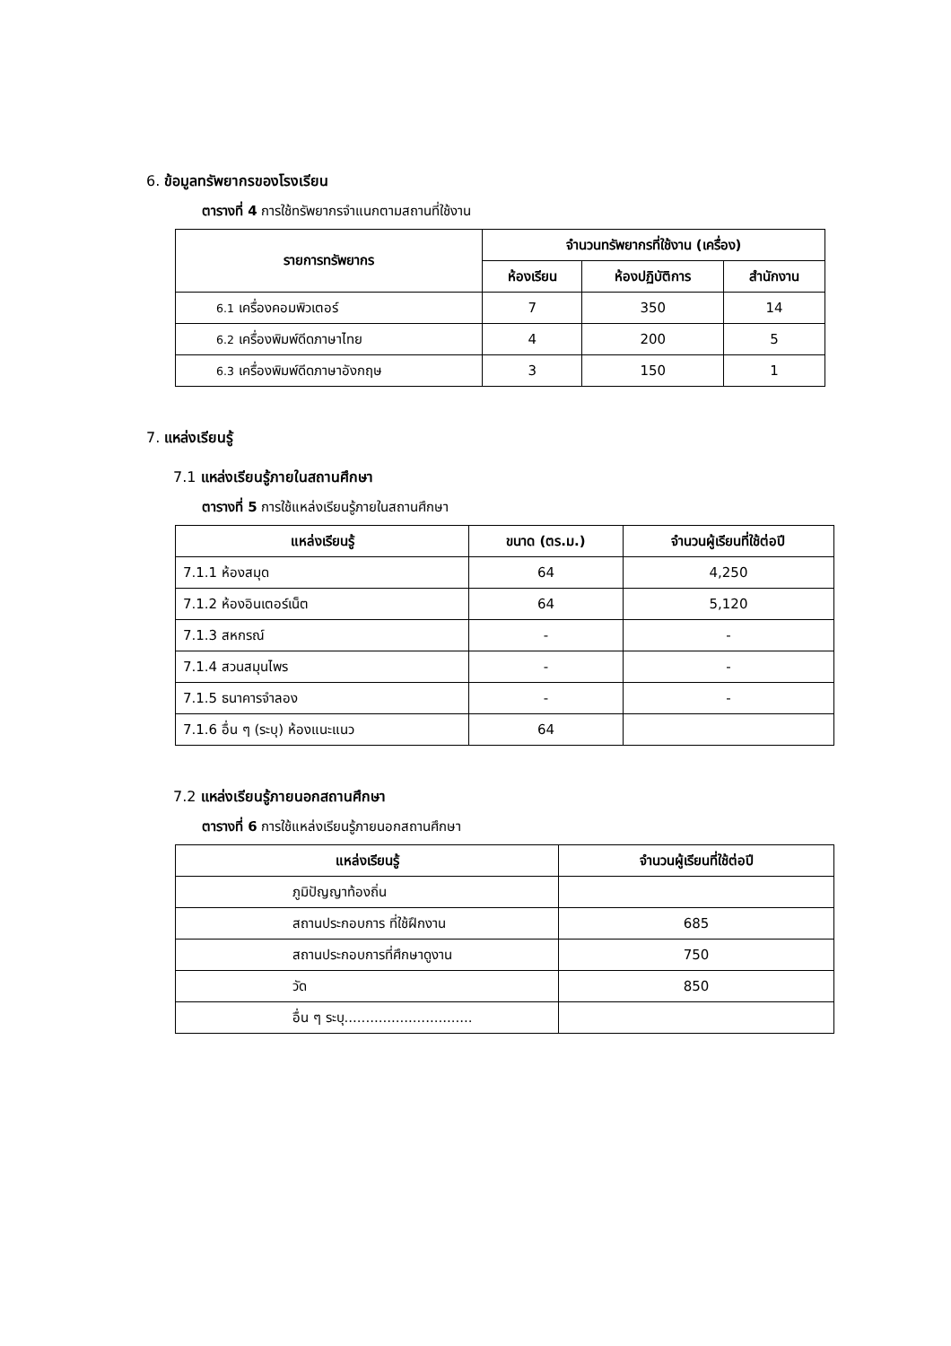6. ข้อมูลทรัพยากรของโรงเรียน
ตารางที่ 4 การใช้ทรัพยากรจำแนกตามสถานที่ใช้งาน
| รายการทรัพยากร | จำนวนทรัพยากรที่ใช้งาน (เครื่อง) | | |
| --- | --- | --- | --- |
| | ห้องเรียน | ห้องปฏิบัติการ | สำนักงาน |
| 6.1 เครื่องคอมพิวเตอร์ | 7 | 350 | 14 |
| 6.2 เครื่องพิมพ์ดีดภาษาไทย | 4 | 200 | 5 |
| 6.3 เครื่องพิมพ์ดีดภาษาอังกฤษ | 3 | 150 | 1 |
7. แหล่งเรียนรู้
7.1 แหล่งเรียนรู้ภายในสถานศึกษา
ตารางที่ 5 การใช้แหล่งเรียนรู้ภายในสถานศึกษา
| แหล่งเรียนรู้ | ขนาด (ตร.ม.) | จำนวนผู้เรียนที่ใช้ต่อปี |
| --- | --- | --- |
| 7.1.1 ห้องสมุด | 64 | 4,250 |
| 7.1.2 ห้องอินเตอร์เน็ต | 64 | 5,120 |
| 7.1.3 สหกรณ์ | - | - |
| 7.1.4 สวนสมุนไพร | - | - |
| 7.1.5 ธนาคารจำลอง | - | - |
| 7.1.6 อื่น ๆ (ระบุ) ห้องแนะแนว | 64 | |
7.2 แหล่งเรียนรู้ภายนอกสถานศึกษา
ตารางที่ 6 การใช้แหล่งเรียนรู้ภายนอกสถานศึกษา
| แหล่งเรียนรู้ | จำนวนผู้เรียนที่ใช้ต่อปี |
| --- | --- |
| ภูมิปัญญาท้องถิ่น | |
| สถานประกอบการ ที่ใช้ฝึกงาน | 685 |
| สถานประกอบการที่ศึกษาดูงาน | 750 |
| วัด | 850 |
| อื่น ๆ ระบุ.............................. | |